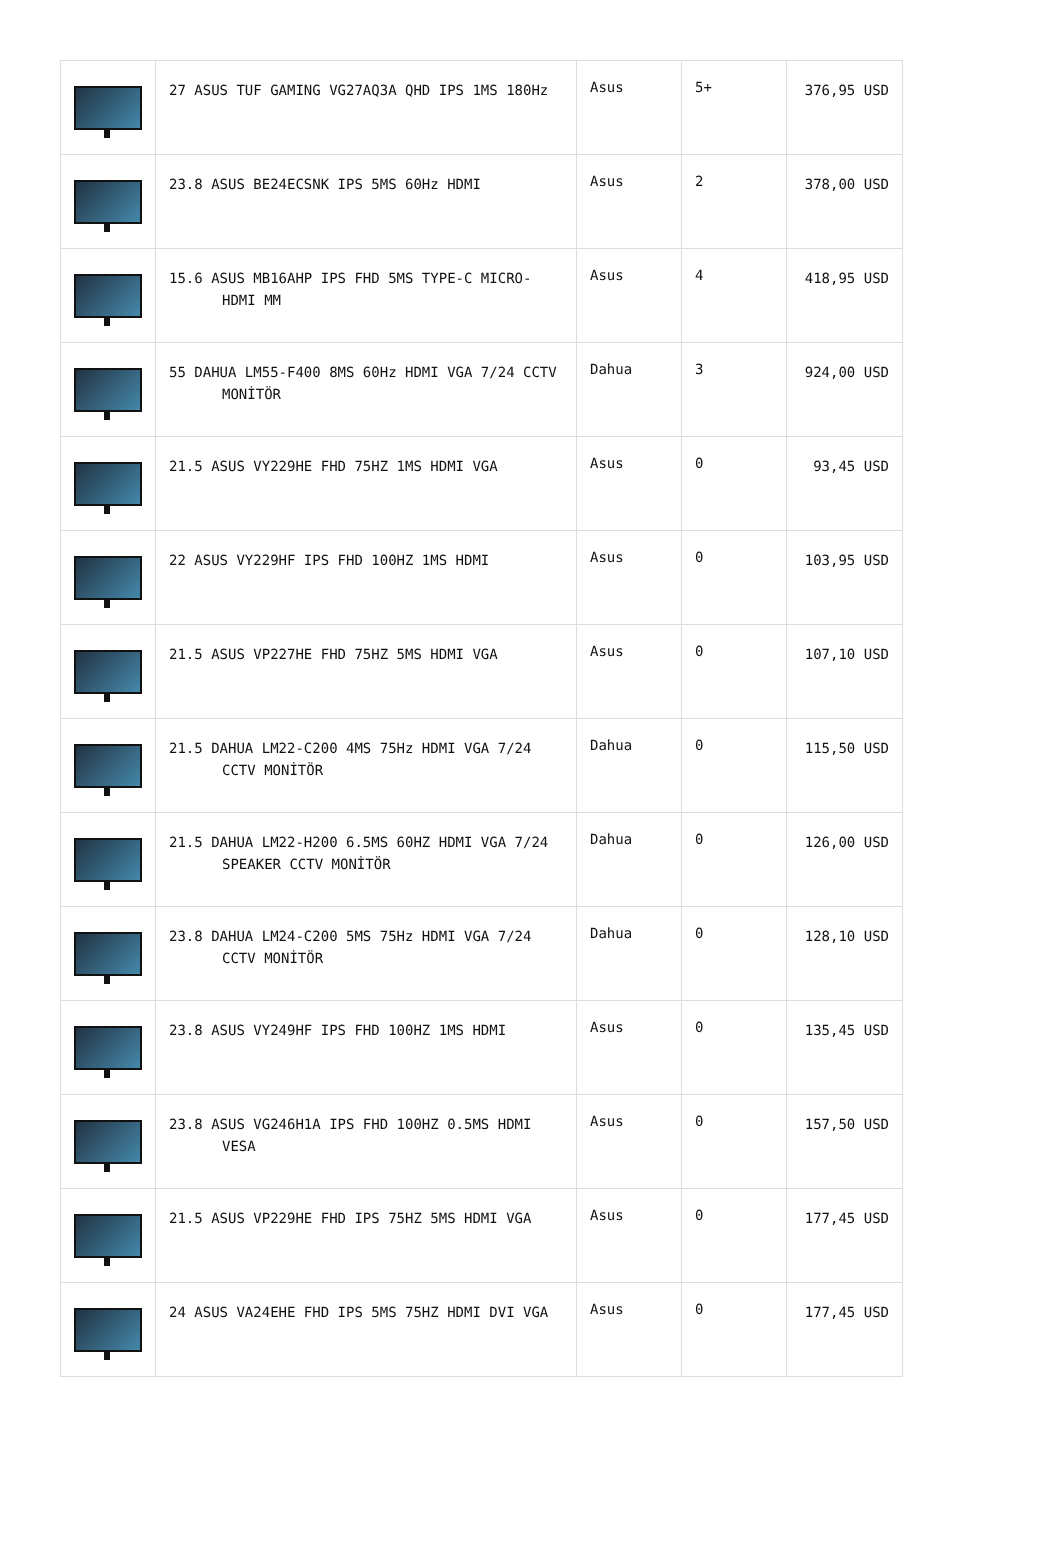| | 27 ASUS TUF GAMING VG27AQ3A QHD IPS 1MS 180Hz | Asus | 5+ | 376,95 USD |
| | 23.8 ASUS BE24ECSNK IPS 5MS 60Hz HDMI | Asus | 2 | 378,00 USD |
| | 15.6 ASUS MB16AHP IPS FHD 5MS TYPE-C MICRO-HDMI MM | Asus | 4 | 418,95 USD |
| | 55 DAHUA LM55-F400 8MS 60Hz HDMI VGA 7/24 CCTV MONİTÖR | Dahua | 3 | 924,00 USD |
| | 21.5 ASUS VY229HE FHD 75HZ 1MS HDMI VGA | Asus | 0 | 93,45 USD |
| | 22 ASUS VY229HF IPS FHD 100HZ 1MS HDMI | Asus | 0 | 103,95 USD |
| | 21.5 ASUS VP227HE FHD 75HZ 5MS HDMI VGA | Asus | 0 | 107,10 USD |
| | 21.5 DAHUA LM22-C200 4MS 75Hz HDMI VGA 7/24 CCTV MONİTÖR | Dahua | 0 | 115,50 USD |
| | 21.5 DAHUA LM22-H200 6.5MS 60HZ HDMI VGA 7/24 SPEAKER CCTV MONİTÖR | Dahua | 0 | 126,00 USD |
| | 23.8 DAHUA LM24-C200 5MS 75Hz HDMI VGA 7/24 CCTV MONİTÖR | Dahua | 0 | 128,10 USD |
| | 23.8 ASUS VY249HF IPS FHD 100HZ 1MS HDMI | Asus | 0 | 135,45 USD |
| | 23.8 ASUS VG246H1A IPS FHD 100HZ 0.5MS HDMI VESA | Asus | 0 | 157,50 USD |
| | 21.5 ASUS VP229HE FHD IPS 75HZ 5MS HDMI VGA | Asus | 0 | 177,45 USD |
| | 24 ASUS VA24EHE FHD IPS 5MS 75HZ HDMI DVI VGA | Asus | 0 | 177,45 USD |